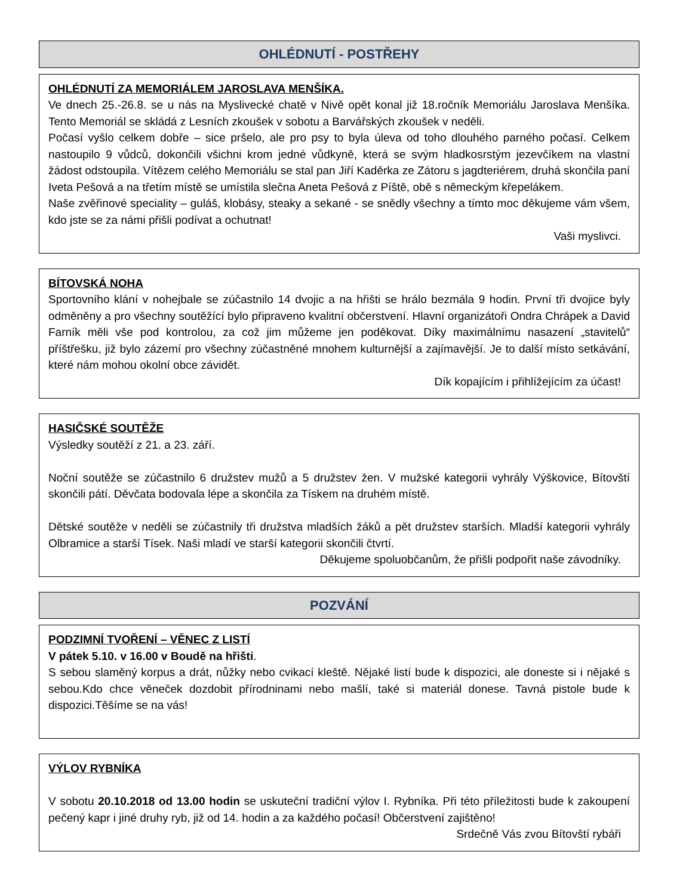OHLÉDNUTÍ - POSTŘEHY
OHLÉDNUTÍ ZA MEMORIÁLEM JAROSLAVA MENŠÍKA.
Ve dnech 25.-26.8. se u nás na Myslivecké chatě v Nivě opět konal již 18.ročník Memoriálu Jaroslava Menšíka. Tento Memoriál se skládá z Lesních zkoušek v sobotu a Barvářských zkoušek v neděli.
Počasí vyšlo celkem dobře – sice pršelo, ale pro psy to byla úleva od toho dlouhého parného počasí. Celkem nastoupilo 9 vůdců, dokončili všichni krom jedné vůdkyně, která se svým hladkosrstým jezevčíkem na vlastní žádost odstoupila. Vítězem celého Memoriálu se stal pan Jiří Kaděrka ze Zátoru s jagdteriérem, druhá skončila paní Iveta Pešová a na třetím místě se umístila slečna Aneta Pešová z Píště, obě s německým křepelákem.
Naše zvěřinové speciality – guláš, klobásy, steaky a sekané - se snědly všechny a tímto moc děkujeme vám všem, kdo jste se za námi přišli podívat a ochutnat!
Vaši myslivci.
BÍTOVSKÁ NOHA
Sportovního klání v nohejbale se zúčastnilo 14 dvojic a na hřišti se hrálo bezmála 9 hodin. První tři dvojice byly odměněny a pro všechny soutěžící bylo připraveno kvalitní občerstvení. Hlavní organizátoři Ondra Chrápek a David Farník měli vše pod kontrolou, za což jim můžeme jen poděkovat. Díky maximálnímu nasazení „stavitelů“ příštřešku, již bylo zázemí pro všechny zúčastněné mnohem kulturnější a zajímavější. Je to další místo setkávání, které nám mohou okolní obce závidět.
Dík kopajícím i přihlížejícím za účast!
HASIČSKÉ SOUTĚŽE
Výsledky soutěží z 21. a 23. září.
Noční soutěže se zúčastnilo 6 družstev mužů a 5 družstev žen. V mužské kategorii vyhrály Výškovice, Bítovští skončili pátí. Děvčata bodovala lépe a skončila za Tískem na druhém místě.
Dětské soutěže v neděli se zúčastnily tři družstva mladších žáků a pět družstev starších. Mladší kategorii vyhrály Olbramice a starší Tísek. Naši mladí ve starší kategorii skončili čtvrtí.
Děkujeme spoluobčanům, že přišli podpořit naše závodníky.
POZVÁNÍ
PODZIMNÍ TVOŘENÍ – VĚNEC Z LISTÍ
V pátek 5.10. v 16.00 v Boudě na hřišti.
S sebou slaměný korpus a drát, nůžky nebo cvikací kleště. Nějaké listí bude k dispozici, ale doneste si i nějaké s sebou.Kdo chce věneček dozdobit přírodninami nebo mašlí, také si materiál donese. Tavná pistole bude k dispozici.Těšíme se na vás!
VÝLOV RYBNÍKA
V sobotu 20.10.2018 od 13.00 hodin se uskuteční tradiční výlov I. Rybníka. Při této příležitosti bude k zakoupení pečený kapr i jiné druhy ryb, již od 14. hodin a za každého počasí! Občerstvení zajištěno!
Srdečně Vás zvou Bítovští rybáři